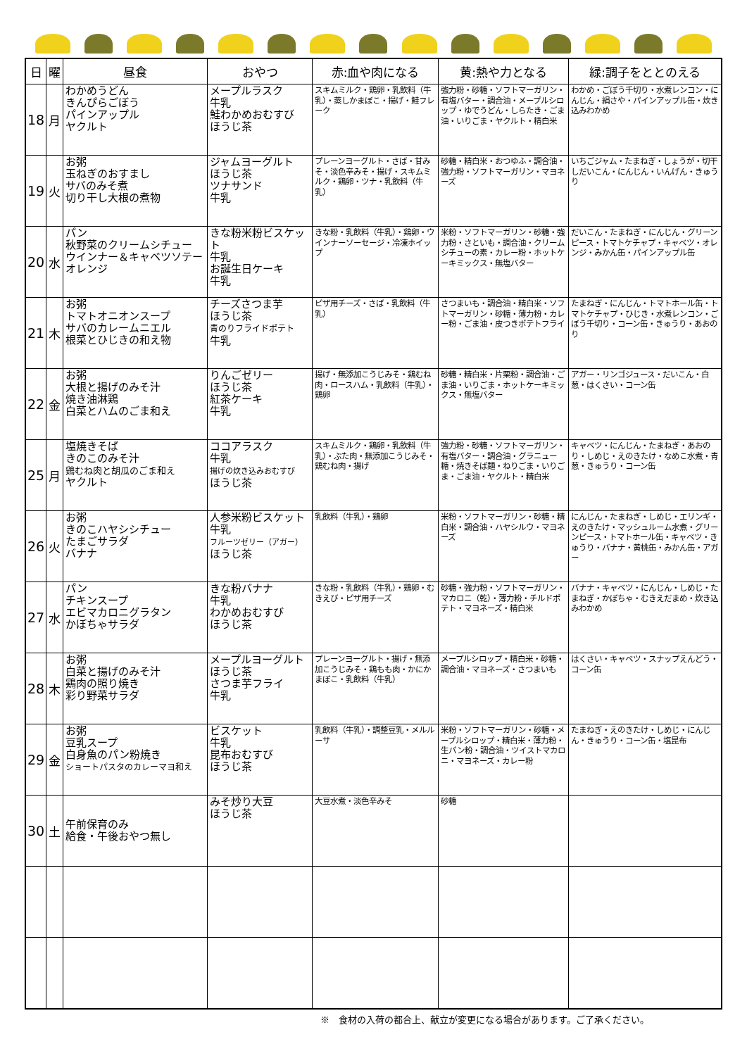| 日 | 曜 | 昼食 | おやつ | 赤:血や肉になる | 黄:熱や力となる | 緑:調子をととのえる |
| --- | --- | --- | --- | --- | --- | --- |
| 18 | 月 | わかめうどん きんぴらごぼう パインアップル ヤクルト | メープルラスク 牛乳 鮭わかめおむすび ほうじ茶 | スキムミルク・鶏卵・乳飲料（牛乳）・蒸しかまぼこ・揚げ・鮭フレーク | 強力粉・砂糖・ソフトマーガリン・有塩バター・調合油・メープルシロップ・ゆでうどん・しらたき・ごま油・いりごま・ヤクルト・精白米 | わかめ・ごぼう千切り・水煮レンコン・にんじん・絹さや・パインアップル缶・炊き込みわかめ |
| 19 | 火 | お粥 玉ねぎのおすまし サバのみそ煮 切り干し大根の煮物 | ジャムヨーグルト ほうじ茶 ツナサンド 牛乳 | プレーンヨーグルト・さば・甘みそ・淡色辛みそ・揚げ・スキムミルク・鶏卵・ツナ・乳飲料（牛乳） | 砂糖・精白米・おつゆふ・調合油・強力粉・ソフトマーガリン・マヨネーズ | いちごジャム・たまねぎ・しょうが・切干しだいこん・にんじん・いんげん・きゅうり |
| 20 | 水 | パン 秋野菜のクリームシチュー ウインナー＆キャベツソテー オレンジ | きな粉米粉ビスケット 牛乳 お誕生日ケーキ 牛乳 | きな粉・乳飲料（牛乳）・鶏卵・ウインナーソーセージ・冷凍ホイップ | 米粉・ソフトマーガリン・砂糖・強力粉・さといも・調合油・クリームシチューの素・カレー粉・ホットケーキミックス・無塩バター | だいこん・たまねぎ・にんじん・グリーンピース・トマトケチャプ・キャベツ・オレンジ・みかん缶・パインアップル缶 |
| 21 | 木 | お粥 トマトオニオンスープ サバのカレームニエル 根菜とひじきの和え物 | チーズさつま芋 ほうじ茶 青のりフライドポテト 牛乳 | ピザ用チーズ・さば・乳飲料（牛乳） | さつまいも・調合油・精白米・ソフトマーガリン・砂糖・薄力粉・カレー粉・ごま油・皮つきポテトフライ | たまねぎ・にんじん・トマトホール缶・トマトケチャプ・ひじき・水煮レンコン・ごぼう千切り・コーン缶・きゅうり・あおのり |
| 22 | 金 | お粥 大根と揚げのみそ汁 焼き油淋鶏 白菜とハムのごま和え | りんごゼリー ほうじ茶 紅茶ケーキ 牛乳 | 揚げ・無添加こうじみそ・鶏むね肉・ロースハム・乳飲料（牛乳）・鶏卵 | 砂糖・精白米・片栗粉・調合油・ごま油・いりごま・ホットケーキミックス・無塩バター | アガー・リンゴジュース・だいこん・白葱・はくさい・コーン缶 |
| 25 | 月 | 塩焼きそば きのこのみそ汁 鶏むね肉と胡瓜のごま和え ヤクルト | ココアラスク 牛乳 揚げの炊き込みおむすび ほうじ茶 | スキムミルク・鶏卵・乳飲料（牛乳）・ぶた肉・無添加こうじみそ・鶏むね肉・揚げ | 強力粉・砂糖・ソフトマーガリン・有塩バター・調合油・グラニュー糖・焼きそば麺・ねりごま・いりごま・ごま油・ヤクルト・精白米 | キャベツ・にんじん・たまねぎ・あおのり・しめじ・えのきたけ・なめこ水煮・青葱・きゅうり・コーン缶 |
| 26 | 火 | お粥 きのこハヤシシチュー たまごサラダ バナナ | 人参米粉ビスケット 牛乳 フルーツゼリー（アガー） ほうじ茶 | 乳飲料（牛乳）・鶏卵 | 米粉・ソフトマーガリン・砂糖・精白米・調合油・ハヤシルウ・マヨネーズ | にんじん・たまねぎ・しめじ・エリンギ・えのきたけ・マッシュルーム水煮・グリーンピース・トマトホール缶・キャベツ・きゅうり・バナナ・黄桃缶・みかん缶・アガー |
| 27 | 水 | パン チキンスープ エビマカロニグラタン かぼちゃサラダ | きな粉バナナ 牛乳 わかめおむすび ほうじ茶 | きな粉・乳飲料（牛乳）・鶏卵・むきえび・ピザ用チーズ | 砂糖・強力粉・ソフトマーガリン・マカロニ（乾）・薄力粉・チルドポテト・マヨネーズ・精白米 | バナナ・キャベツ・にんじん・しめじ・たまねぎ・かぼちゃ・むきえだまめ・炊き込みわかめ |
| 28 | 木 | お粥 白菜と揚げのみそ汁 鶏肉の照り焼き 彩り野菜サラダ | メープルヨーグルト ほうじ茶 さつま芋フライ 牛乳 | プレーンヨーグルト・揚げ・無添加こうじみそ・鶏もも肉・かにかまぼこ・乳飲料（牛乳） | メープルシロップ・精白米・砂糖・調合油・マヨネーズ・さつまいも | はくさい・キャベツ・スナップえんどう・コーン缶 |
| 29 | 金 | お粥 豆乳スープ 白身魚のパン粉焼き ショートパスタのカレーマヨ和え | ビスケット 牛乳 昆布おむすび ほうじ茶 | 乳飲料（牛乳）・調整豆乳・メルルーサ | 米粉・ソフトマーガリン・砂糖・メープルシロップ・精白米・薄力粉・生パン粉・調合油・ツイストマカロニ・マヨネーズ・カレー粉 | たまねぎ・えのきたけ・しめじ・にんじん・きゅうり・コーン缶・塩昆布 |
| 30 | 土 | 午前保育のみ 給食・午後おやつ無し | みそ炒り大豆 ほうじ茶 | 大豆水煮・淡色辛みそ | 砂糖 | |
※　食材の入荷の都合上、献立が変更になる場合があります。ご了承ください。